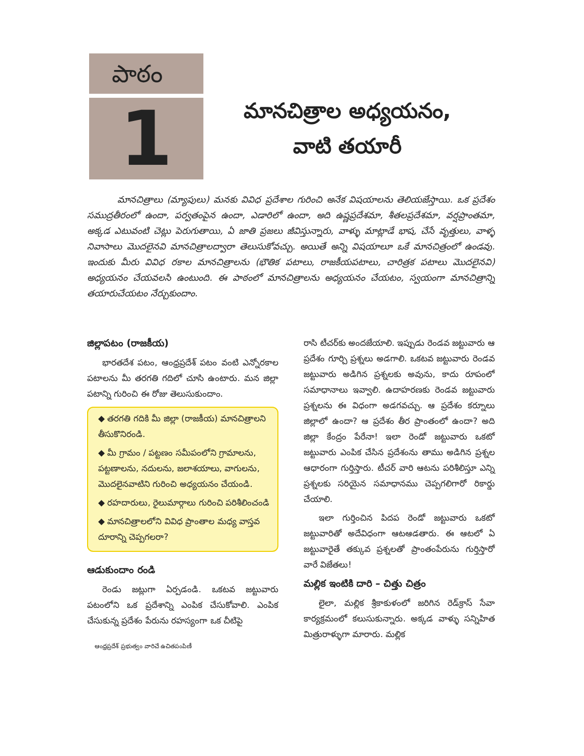పాఠం
1
మానచిత్రాల అధ్యయనం,
వాటి తయారీ
మానచిత్రాలు (మ్యాపులు) మనకు వివిధ ప్రదేశాల గురించి అనేక విషయాలను తెలియజేస్తాయి. ఒక ప్రదేశం సముద్రతీరంలో ఉందా, పర్వతంపైన ఉందా, ఎడారిలో ఉందా, అది ఉష్ణప్రదేశమా, శీతలప్రదేశమా, వర్షప్రాంతమా, అక్కడ ఎటువంటి చెట్లు పెరుగుతాయి, ఏ జాతి ప్రజలు జీవిస్తున్నారు, వాళ్ళు మాట్లాడే భాష, చేసే వృత్తులు, వాళ్ళ నివాసాలు మొదలైనవి మానచిత్రాలద్వారా తెలుసుకోవచ్చు. అయితే అన్ని విషయాలూ ఒకే మానచిత్రంలో ఉండవు. ఇందుకు మీరు వివిధ రకాల మానచిత్రాలను (భౌతిక పటాలు, రాజకీయపటాలు, చారిత్రక పటాలు మొదలైనవి) అధ్యయనం చేయవలసి ఉంటుంది. ఈ పాఠంలో మానచిత్రాలను అధ్యయనం చేయటం, స్వయంగా మానచిత్రాన్ని తయారుచేయటం నేర్చుకుందాం.
జిల్లాపటం (రాజకీయ)
భారతదేశ పటం, ఆంధ్రప్రదేశ్ పటం వంటి ఎన్నోరకాల పటాలను మీ తరగతి గదిలో చూసి ఉంటారు. మన జిల్లా పటాన్ని గురించి ఈ రోజు తెలుసుకుందాం.
◆ తరగతి గదికి మీ జిల్లా (రాజకీయ) మానచిత్రాలని తీసుకొనిరండి.
◆ మీ గ్రామం / పట్టణం సమీపంలోని గ్రామాలను, పట్టణాలను, నదులను, జలాశయాలు, వాగులను, మొదలైనవాటిని గురించి అధ్యయనం చేయండి.
◆ రహదారులు, రైలుమార్గాలు గురించి పరిశీలించండి
◆ మానచిత్రాలలోని వివిధ ప్రాంతాల మధ్య వాస్తవ దూరాన్ని చెప్పగలరా?
ఆడుకుందాం రండి
రెండు జట్లుగా ఏర్పడండి. ఒకటవ జట్టువారు పటంలోని ఒక ప్రదేశాన్ని ఎంపిక చేసుకోవాలి. ఎంపిక చేసుకున్న ప్రదేశం పేరును రహస్యంగా ఒక చీటిపై
ఆంధ్రప్రదేశ్ ప్రభుత్వం వారిచే ఉచితపంపిణీ
రాసి టీచర్‌కు అందజేయాలి. ఇప్పుడు రెండవ జట్టువారు ఆ ప్రదేశం గూర్చి ప్రశ్నలు అడగాలి. ఒకటవ జట్టువారు రెండవ జట్టువారు అడిగిన ప్రశ్నలకు అవును, కాదు రూపంలో సమాధానాలు ఇవ్వాలి. ఉదాహరణకు రెండవ జట్టువారు ప్రశ్నలను ఈ విధంగా అడగవచ్చు. ఆ ప్రదేశం కర్నూలు జిల్లాలో ఉందా? ఆ ప్రదేశం తీర ప్రాంతంలో ఉందా? అది జిల్లా కేంద్రం పేరేనా! ఇలా రెండో జట్టువారు ఒకటో జట్టువారు ఎంపిక చేసిన ప్రదేశంను తాము అడిగిన ప్రశ్నల ఆధారంగా గుర్తిస్తారు. టీచర్ వారి ఆటను పరిశీలిస్తూ ఎన్ని ప్రశ్నలకు సరియైన సమాధానము చెప్పగలిగారో రికార్డు చేయాలి.
ఇలా గుర్తించిన పిదప రెండో జట్టువారు ఒకటో జట్టువారితో అదేవిధంగా ఆటఆడతారు. ఈ ఆటలో ఏ జట్టువారైతే తక్కువ ప్రశ్నలతో ప్రాంతంపేరును గుర్తిస్తారో వారే విజేతలు!
మల్లిక ఇంటికి దారి – చిత్తు చిత్రం
లైలా, మల్లిక శ్రీకాకుళంలో జరిగిన రెడ్‌క్రాస్ సేవా కార్యక్రమంలో కలుసుకున్నారు. అక్కడ వాళ్ళు సన్నిహిత మిత్రురాళ్ళుగా మారారు. మల్లిక